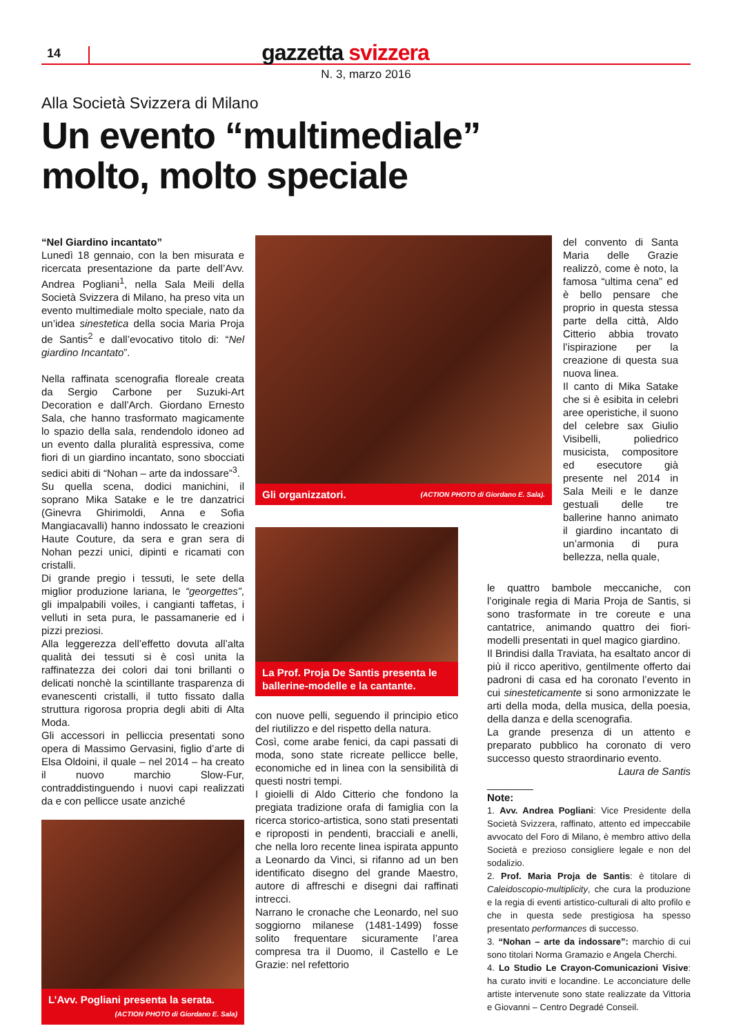14
gazzetta svizzera
N. 3, marzo 2016
Alla Società Svizzera di Milano
Un evento “multimediale”
molto, molto speciale
“Nel Giardino incantato”
Lunedì 18 gennaio, con la ben misurata e ricercata presentazione da parte dell’Avv. Andrea Pogliani<sup>1</sup>, nella Sala Meili della Società Svizzera di Milano, ha preso vita un evento multimediale molto speciale, nato da un’idea sinestetica della socia Maria Proja de Santis<sup>2</sup> e dall’evocativo titolo di: “Nel giardino Incantato”.
Nella raffinata scenografia floreale creata da Sergio Carbone per Suzuki-Art Decoration e dall’Arch. Giordano Ernesto Sala, che hanno trasformato magicamente lo spazio della sala, rendendolo idoneo ad un evento dalla pluralità espressiva, come fiori di un giardino incantato, sono sbocciati sedici abiti di “Nohan – arte da indossare”<sup>3</sup>.
Su quella scena, dodici manichini, il soprano Mika Satake e le tre danzatrici (Ginevra Ghirimoldi, Anna e Sofia Mangiacavalli) hanno indossato le creazioni Haute Couture, da sera e gran sera di Nohan pezzi unici, dipinti e ricamati con cristalli.
Di grande pregio i tessuti, le sete della miglior produzione lariana, le “georgettes”, gli impalpabili voiles, i cangianti taffetas, i velluti in seta pura, le passamanerie ed i pizzi preziosi.
Alla leggerezza dell’effetto dovuta all’alta qualità dei tessuti si è così unita la raffinatezza dei colori dai toni brillanti o delicati nonchè la scintillante trasparenza di evanescenti cristalli, il tutto fissato dalla struttura rigorosa propria degli abiti di Alta Moda.
Gli accessori in pelliccia presentati sono opera di Massimo Gervasini, figlio d’arte di Elsa Oldoini, il quale – nel 2014 – ha creato il nuovo marchio Slow-Fur, contraddistinguendo i nuovi capi realizzati da e con pellicce usate anziché
L’Avv. Pogliani presenta la serata.
(ACTION PHOTO di Giordano E. Sala)
Gli organizzatori. (ACTION PHOTO di Giordano E. Sala).
La Prof. Proja De Santis presenta le ballerine-modelle e la cantante.
con nuove pelli, seguendo il principio etico del riutilizzo e del rispetto della natura.
Così, come arabe fenici, da capi passati di moda, sono state ricreate pellicce belle, economiche ed in linea con la sensibilità di questi nostri tempi.
I gioielli di Aldo Citterio che fondono la pregiata tradizione orafa di famiglia con la ricerca storico-artistica, sono stati presentati e riproposti in pendenti, bracciali e anelli, che nella loro recente linea ispirata appunto a Leonardo da Vinci, si rifanno ad un ben identificato disegno del grande Maestro, autore di affreschi e disegni dai raffinati intrecci.
Narrano le cronache che Leonardo, nel suo soggiorno milanese (1481-1499) fosse solito frequentare sicuramente l’area compresa tra il Duomo, il Castello e Le Grazie: nel refettorio
del convento di Santa Maria delle Grazie realizzò, come è noto, la famosa “ultima cena” ed è bello pensare che proprio in questa stessa parte della città, Aldo Citterio abbia trovato l’ispirazione per la creazione di questa sua nuova linea.
Il canto di Mika Satake che si è esibita in celebri aree operistiche, il suono del celebre sax Giulio Visibelli, poliedrico musicista, compositore ed esecutore già presente nel 2014 in Sala Meili e le danze gestuali delle tre ballerine hanno animato il giardino incantato di un’armonia di pura bellezza, nella quale,
le quattro bambole meccaniche, con l’originale regia di Maria Proja de Santis, si sono trasformate in tre coreute e una cantatrice, animando quattro dei fiori-modelli presentati in quel magico giardino.
Il Brindisi dalla Traviata, ha esaltato ancor di più il ricco aperitivo, gentilmente offerto dai padroni di casa ed ha coronato l’evento in cui sinesteticamente si sono armonizzate le arti della moda, della musica, della poesia, della danza e della scenografia.
La grande presenza di un attento e preparato pubblico ha coronato di vero successo questo straordinario evento.
Laura de Santis
________
Note:
1. Avv. Andrea Pogliani: Vice Presidente della Società Svizzera, raffinato, attento ed impeccabile avvocato del Foro di Milano, è membro attivo della Società e prezioso consigliere legale e non del sodalizio.
2. Prof. Maria Proja de Santis: è titolare di Caleidoscopio-multiplicity, che cura la produzione e la regia di eventi artistico-culturali di alto profilo e che in questa sede prestigiosa ha spesso presentato performances di successo.
3. “Nohan – arte da indossare”: marchio di cui sono titolari Norma Gramazio e Angela Cherchi.
4. Lo Studio Le Crayon-Comunicazioni Visive: ha curato inviti e locandine. Le acconciature delle artiste intervenute sono state realizzate da Vittoria e Giovanni – Centro Degradé Conseil.